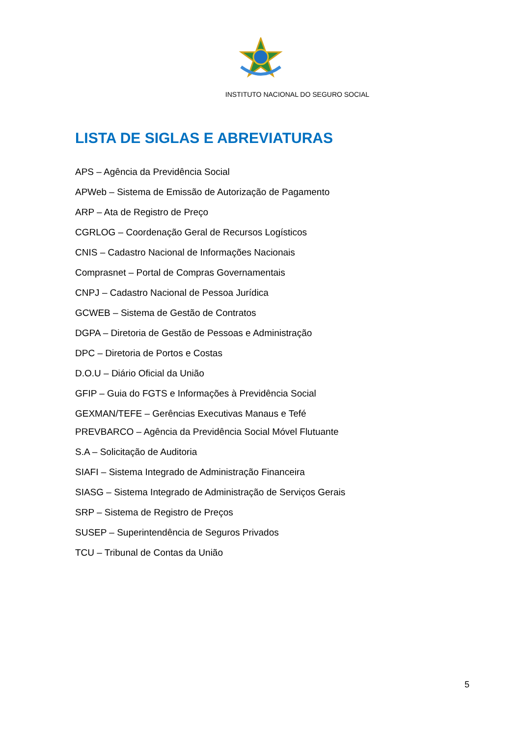INSTITUTO NACIONAL DO SEGURO SOCIAL
LISTA DE SIGLAS E ABREVIATURAS
APS – Agência da Previdência Social
APWeb – Sistema de Emissão de Autorização de Pagamento
ARP – Ata de Registro de Preço
CGRLOG – Coordenação Geral de Recursos Logísticos
CNIS – Cadastro Nacional de Informações Nacionais
Comprasnet – Portal de Compras Governamentais
CNPJ – Cadastro Nacional de Pessoa Jurídica
GCWEB – Sistema de Gestão de Contratos
DGPA – Diretoria de Gestão de Pessoas e Administração
DPC – Diretoria de Portos e Costas
D.O.U – Diário Oficial da União
GFIP – Guia do FGTS e Informações à Previdência Social
GEXMAN/TEFE – Gerências Executivas Manaus e Tefé
PREVBARCO – Agência da Previdência Social Móvel Flutuante
S.A – Solicitação de Auditoria
SIAFI – Sistema Integrado de Administração Financeira
SIASG – Sistema Integrado de Administração de Serviços Gerais
SRP – Sistema de Registro de Preços
SUSEP – Superintendência de Seguros Privados
TCU – Tribunal de Contas da União
5